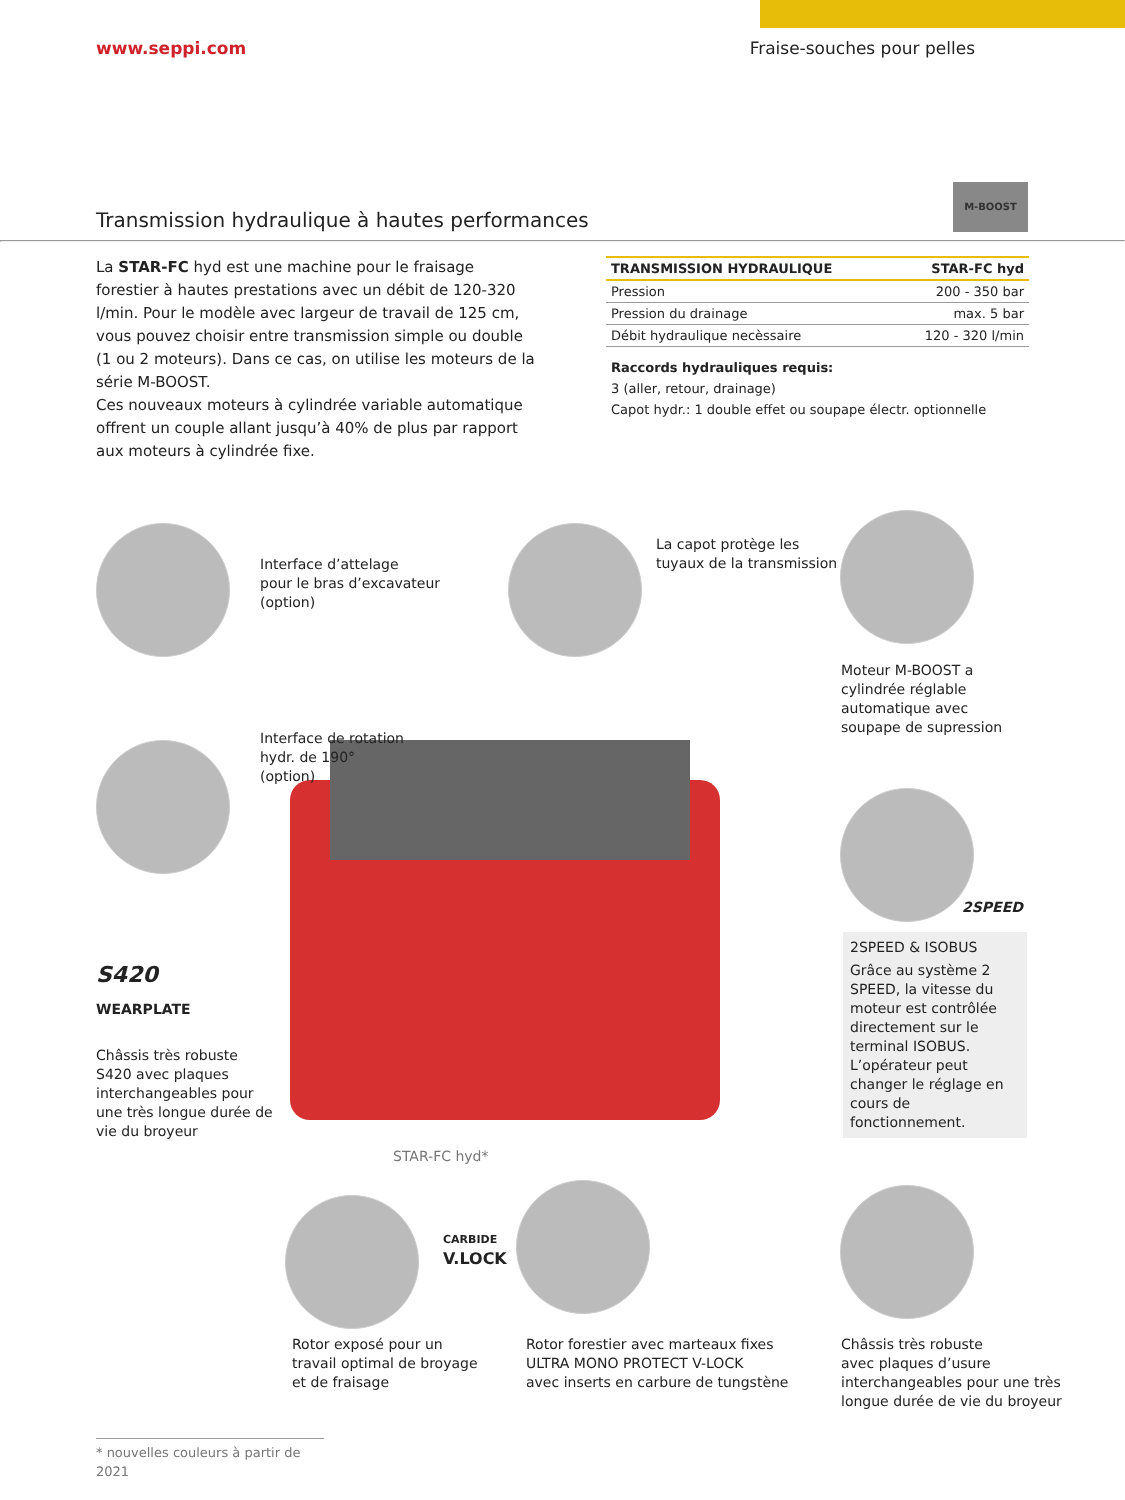www.seppi.com Fraise-souches pour pelles
Transmission hydraulique à hautes performances
M-BOOST
La STAR-FC hyd est une machine pour le fraisage forestier à hautes prestations avec un débit de 120-320 l/min. Pour le modèle avec largeur de travail de 125 cm, vous pouvez choisir entre transmission simple ou double (1 ou 2 moteurs). Dans ce cas, on utilise les moteurs de la série M-BOOST.
Ces nouveaux moteurs à cylindrée variable automatique offrent un couple allant jusqu’à 40% de plus par rapport aux moteurs à cylindrée fixe.
| TRANSMISSION HYDRAULIQUE | STAR-FC hyd |
| --- | --- |
| Pression | 200 - 350 bar |
| Pression du drainage | max. 5 bar |
| Débit hydraulique necèssaire | 120 - 320 l/min |
Raccords hydrauliques requis:
3 (aller, retour, drainage)
Capot hydr.: 1 double effet ou soupape électr. optionnelle
Interface d’attelage
pour le bras d’excavateur
(option)
La capot protège les
tuyaux de la transmission
Moteur M-BOOST a
cylindrée réglable
automatique avec
soupape de supression
Interface de rotation
hydr. de 190°
(option)
2SPEED
2SPEED & ISOBUS
Grâce au système 2 SPEED, la vitesse du moteur est contrôlée directement sur le terminal ISOBUS. L’opérateur peut changer le réglage en cours de fonctionnement.
S420
WEARPLATE
Châssis très robuste
S420 avec plaques
interchangeables pour
une très longue durée de
vie du broyeur
STAR-FC hyd*
CARBIDE
V.LOCK
Rotor exposé pour un
travail optimal de broyage
et de fraisage
Rotor forestier avec marteaux fixes
ULTRA MONO PROTECT V-LOCK
avec inserts en carbure de tungstène
Châssis très robuste
avec plaques d’usure
interchangeables pour une très
longue durée de vie du broyeur
* nouvelles couleurs à partir de 2021